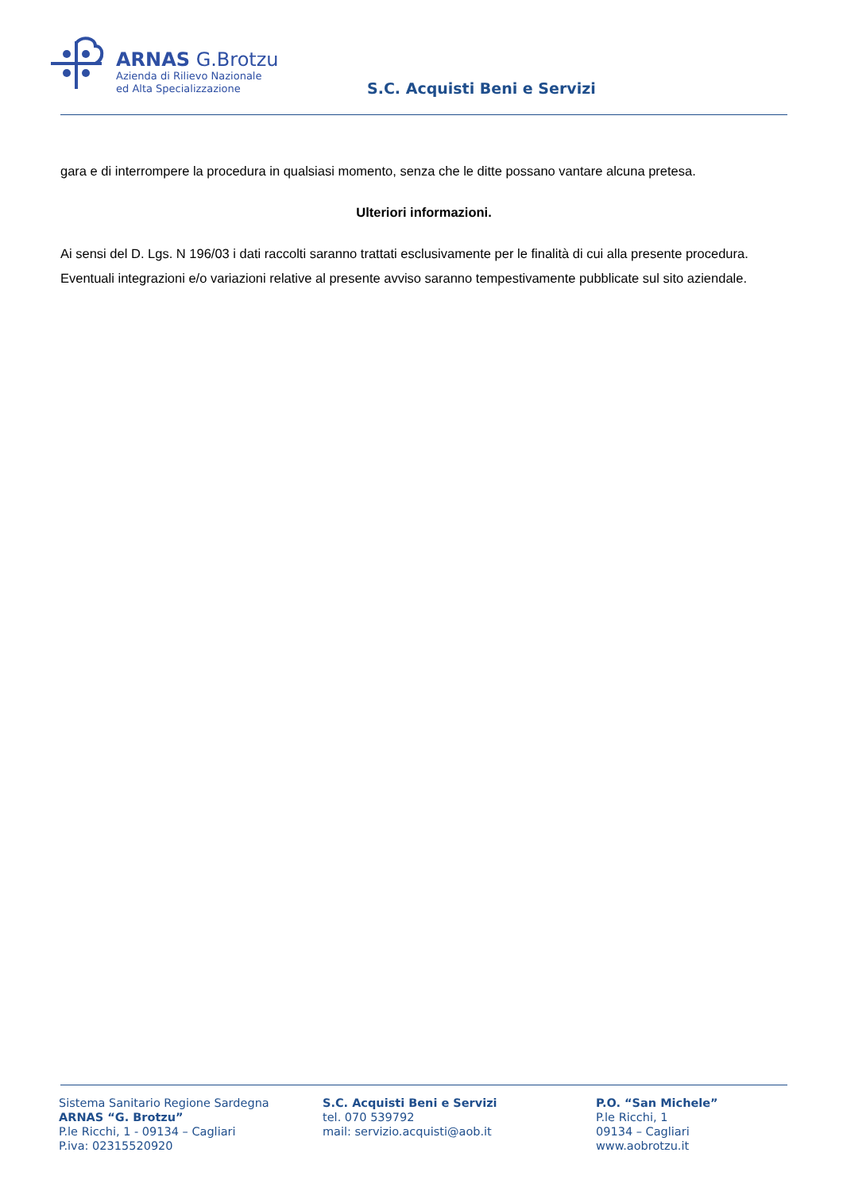ARNAS G.Brotzu
Azienda di Rilievo Nazionale
ed Alta Specializzazione
S.C. Acquisti Beni e Servizi
gara e di interrompere la procedura in qualsiasi momento, senza che le ditte possano vantare alcuna pretesa.
Ulteriori informazioni.
Ai sensi del D. Lgs. N 196/03 i dati raccolti saranno trattati esclusivamente per le finalità di cui alla presente procedura.
Eventuali integrazioni e/o variazioni relative al presente avviso saranno tempestivamente pubblicate sul sito aziendale.
Sistema Sanitario Regione Sardegna
ARNAS “G. Brotzu”
P.le Ricchi, 1 - 09134 – Cagliari
P.iva: 02315520920
S.C. Acquisti Beni e Servizi
tel. 070 539792
mail: servizio.acquisti@aob.it
P.O. “San Michele”
P.le Ricchi, 1
09134 – Cagliari
www.aobrotzu.it